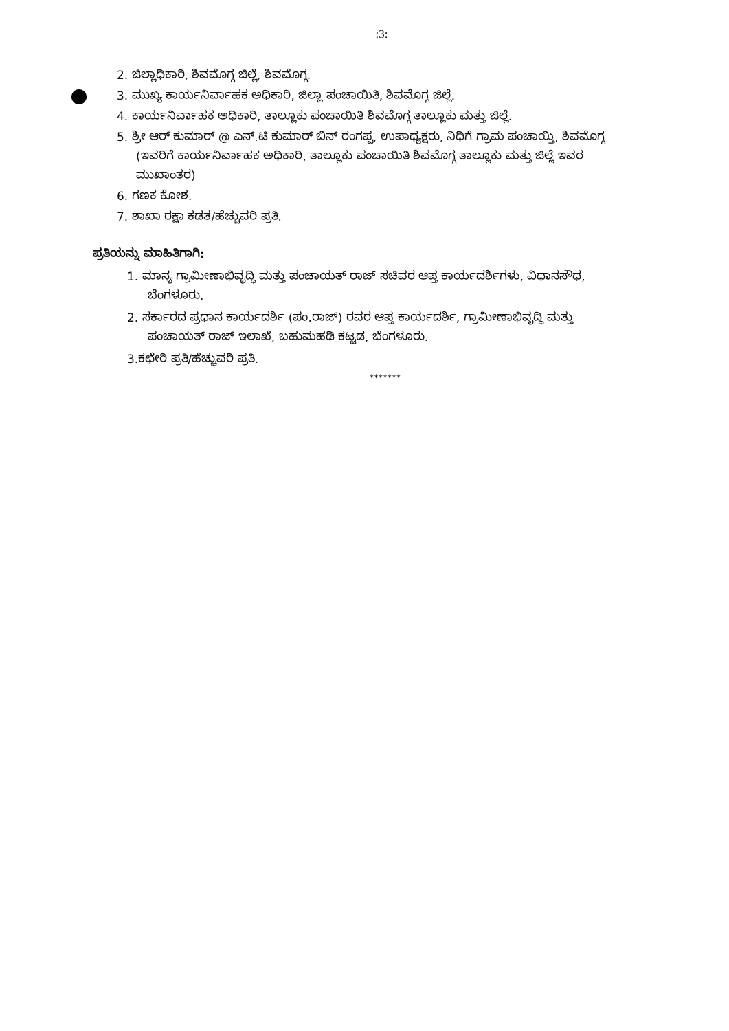:3:
2. ಜಿಲ್ಲಾಧಿಕಾರಿ, ಶಿವಮೊಗ್ಗ ಜಿಲ್ಲೆ, ಶಿವಮೊಗ್ಗ.
3. ಮುಖ್ಯ ಕಾರ್ಯನಿರ್ವಾಹಕ ಅಧಿಕಾರಿ, ಜಿಲ್ಲಾ ಪಂಚಾಯಿತಿ, ಶಿವಮೊಗ್ಗ ಜಿಲ್ಲೆ.
4. ಕಾರ್ಯನಿರ್ವಾಹಕ ಅಧಿಕಾರಿ, ತಾಲ್ಲೂಕು ಪಂಚಾಯಿತಿ ಶಿವಮೊಗ್ಗ ತಾಲ್ಲೂಕು ಮತ್ತು ಜಿಲ್ಲೆ.
5. ಶ್ರೀ ಆರ್ ಕುಮಾರ್ @ ಎನ್.ಟಿ ಕುಮಾರ್ ಬಿನ್ ರಂಗಪ್ಪ, ಉಪಾಧ್ಯಕ್ಷರು, ನಿಧಿಗೆ ಗ್ರಾಮ ಪಂಚಾಯ್ತಿ, ಶಿವಮೊಗ್ಗ (ಇವರಿಗೆ ಕಾರ್ಯನಿರ್ವಾಹಕ ಅಧಿಕಾರಿ, ತಾಲ್ಲೂಕು ಪಂಚಾಯಿತಿ ಶಿವಮೊಗ್ಗ ತಾಲ್ಲೂಕು ಮತ್ತು ಜಿಲ್ಲೆ ಇವರ ಮುಖಾಂತರ)
6. ಗಣಕ ಕೋಶ.
7. ಶಾಖಾ ರಕ್ಷಾ ಕಡತ/ಹೆಚ್ಚುವರಿ ಪ್ರತಿ.
ಪ್ರತಿಯನ್ನು ಮಾಹಿತಿಗಾಗಿ:
1. ಮಾನ್ಯ ಗ್ರಾಮೀಣಾಭಿವೃದ್ಧಿ ಮತ್ತು ಪಂಚಾಯತ್ ರಾಜ್ ಸಚಿವರ ಆಪ್ತ ಕಾರ್ಯದರ್ಶಿಗಳು, ವಿಧಾನಸೌಧ, ಬೆಂಗಳೂರು.
2. ಸರ್ಕಾರದ ಪ್ರಧಾನ ಕಾರ್ಯದರ್ಶಿ (ಪಂ.ರಾಜ್) ರವರ ಆಪ್ತ ಕಾರ್ಯದರ್ಶಿ, ಗ್ರಾಮೀಣಾಭಿವೃದ್ಧಿ ಮತ್ತು ಪಂಚಾಯತ್ ರಾಜ್ ಇಲಾಖೆ, ಬಹುಮಹಡಿ ಕಟ್ಟಡ, ಬೆಂಗಳೂರು.
3.ಕಛೇರಿ ಪ್ರತಿ/ಹೆಚ್ಚುವರಿ ಪ್ರತಿ.
*******